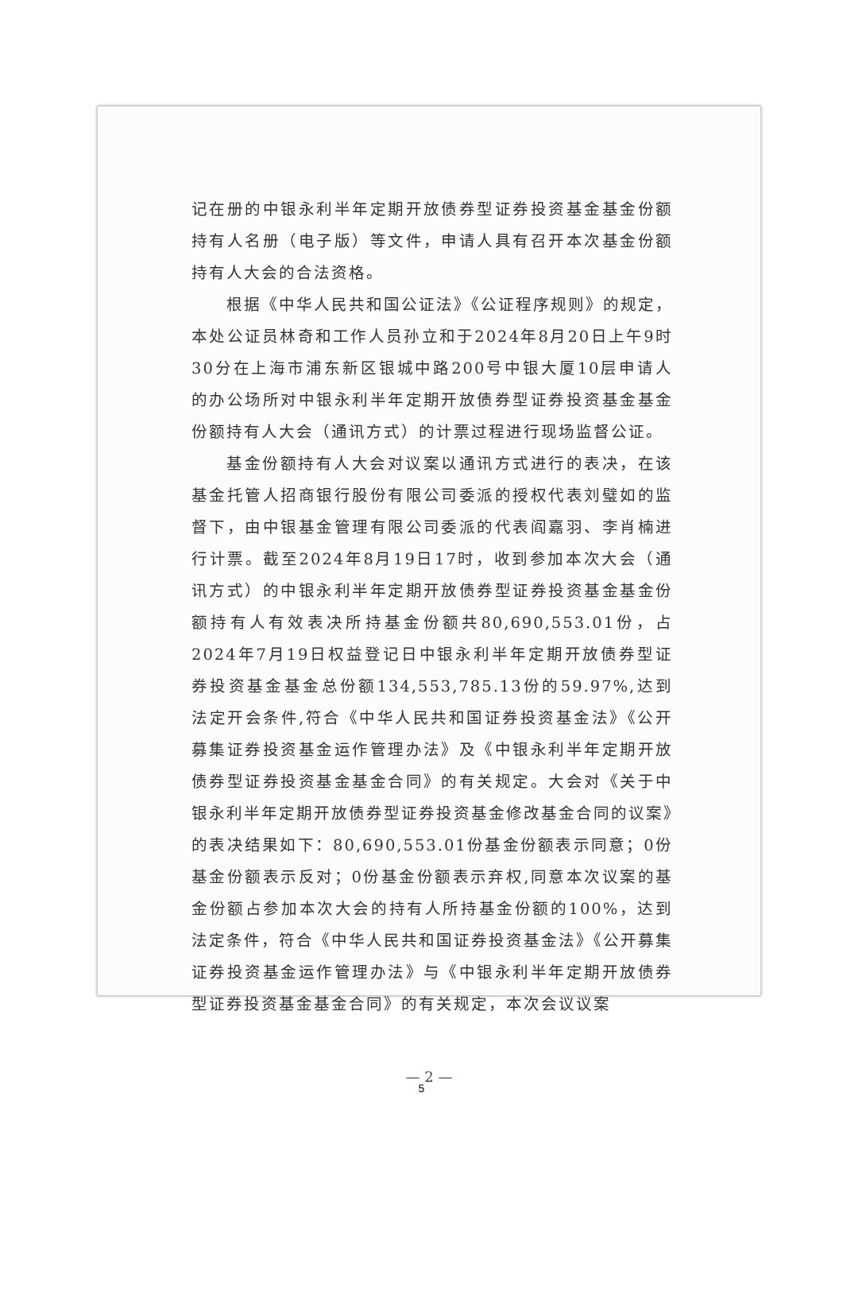记在册的中银永利半年定期开放债券型证券投资基金基金份额持有人名册（电子版）等文件，申请人具有召开本次基金份额持有人大会的合法资格。
根据《中华人民共和国公证法》《公证程序规则》的规定，本处公证员林奇和工作人员孙立和于2024年8月20日上午9时30分在上海市浦东新区银城中路200号中银大厦10层申请人的办公场所对中银永利半年定期开放债券型证券投资基金基金份额持有人大会（通讯方式）的计票过程进行现场监督公证。
基金份额持有人大会对议案以通讯方式进行的表决，在该基金托管人招商银行股份有限公司委派的授权代表刘璧如的监督下，由中银基金管理有限公司委派的代表阎嘉羽、李肖楠进行计票。截至2024年8月19日17时，收到参加本次大会（通讯方式）的中银永利半年定期开放债券型证券投资基金基金份额持有人有效表决所持基金份额共80,690,553.01份，占2024年7月19日权益登记日中银永利半年定期开放债券型证券投资基金基金总份额134,553,785.13份的59.97%,达到法定开会条件,符合《中华人民共和国证券投资基金法》《公开募集证券投资基金运作管理办法》及《中银永利半年定期开放债券型证券投资基金基金合同》的有关规定。大会对《关于中银永利半年定期开放债券型证券投资基金修改基金合同的议案》的表决结果如下：80,690,553.01份基金份额表示同意；0份基金份额表示反对；0份基金份额表示弃权,同意本次议案的基金份额占参加本次大会的持有人所持基金份额的100%，达到法定条件，符合《中华人民共和国证券投资基金法》《公开募集证券投资基金运作管理办法》与《中银永利半年定期开放债券型证券投资基金基金合同》的有关规定，本次会议议案
— 2 —
5